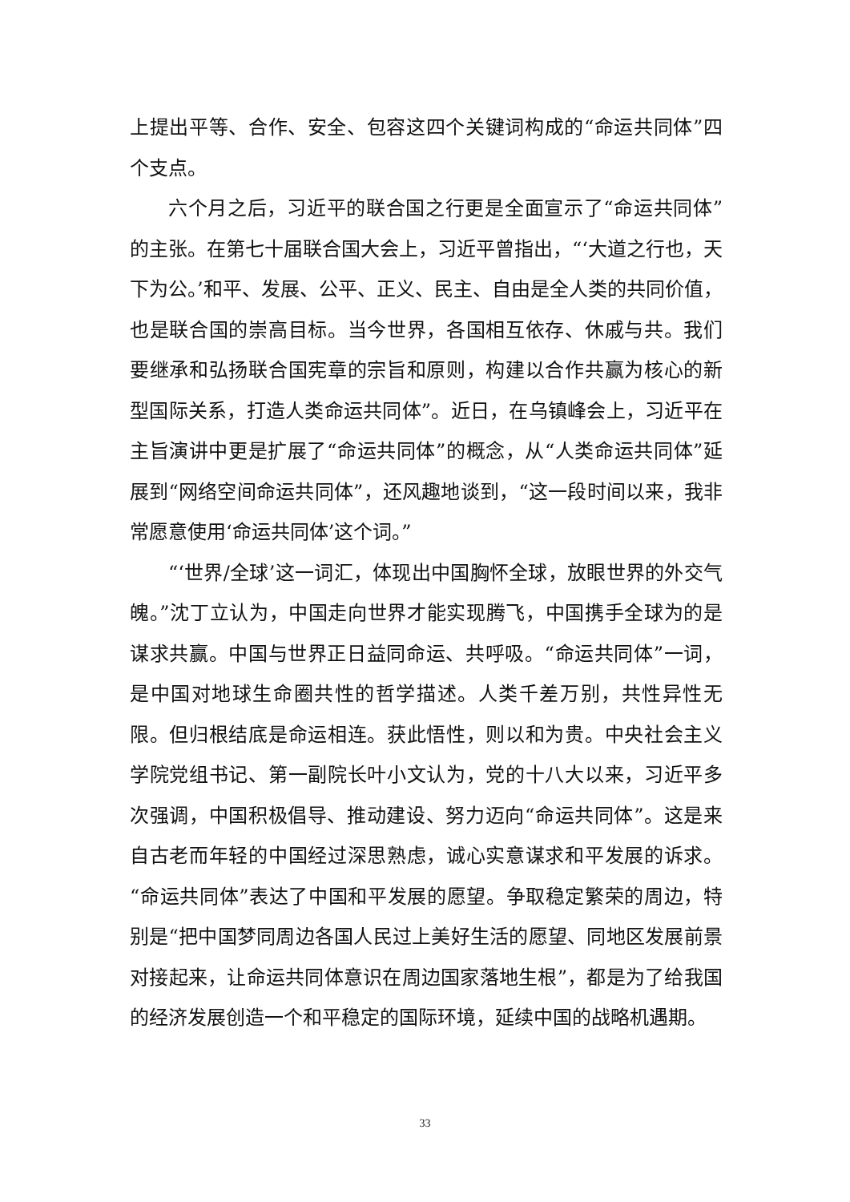上提出平等、合作、安全、包容这四个关键词构成的“命运共同体”四个支点。
六个月之后，习近平的联合国之行更是全面宣示了“命运共同体”的主张。在第七十届联合国大会上，习近平曾指出，“‘大道之行也，天下为公。’和平、发展、公平、正义、民主、自由是全人类的共同价值，也是联合国的崇高目标。当今世界，各国相互依存、休戚与共。我们要继承和弘扬联合国宪章的宗旨和原则，构建以合作共赢为核心的新型国际关系，打造人类命运共同体”。近日，在乌镇峰会上，习近平在主旨演讲中更是扩展了“命运共同体”的概念，从“人类命运共同体”延展到“网络空间命运共同体”，还风趣地谈到，“这一段时间以来，我非常愿意使用‘命运共同体’这个词。”
“‘世界/全球’这一词汇，体现出中国胸怀全球，放眼世界的外交气魄。”沈丁立认为，中国走向世界才能实现腾飞，中国携手全球为的是谋求共赢。中国与世界正日益同命运、共呼吸。“命运共同体”一词，是中国对地球生命圈共性的哲学描述。人类千差万别，共性异性无限。但归根结底是命运相连。获此悟性，则以和为贵。中央社会主义学院党组书记、第一副院长叶小文认为，党的十八大以来，习近平多次强调，中国积极倡导、推动建设、努力迈向“命运共同体”。这是来自古老而年轻的中国经过深思熟虑，诚心实意谋求和平发展的诉求。“命运共同体”表达了中国和平发展的愿望。争取稳定繁荣的周边，特别是“把中国梦同周边各国人民过上美好生活的愿望、同地区发展前景对接起来，让命运共同体意识在周边国家落地生根”，都是为了给我国的经济发展创造一个和平稳定的国际环境，延续中国的战略机遇期。
33